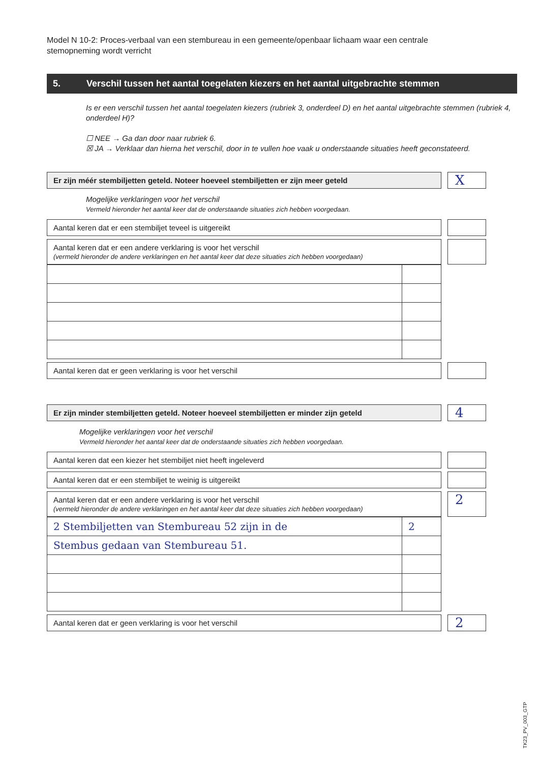Model N 10-2: Proces-verbaal van een stembureau in een gemeente/openbaar lichaam waar een centrale stemopneming wordt verricht
5. Verschil tussen het aantal toegelaten kiezers en het aantal uitgebrachte stemmen
Is er een verschil tussen het aantal toegelaten kiezers (rubriek 3, onderdeel D) en het aantal uitgebrachte stemmen (rubriek 4, onderdeel H)?
☐ NEE → Ga dan door naar rubriek 6.
☒ JA → Verklaar dan hierna het verschil, door in te vullen hoe vaak u onderstaande situaties heeft geconstateerd.
Er zijn méér stembiljetten geteld. Noteer hoeveel stembiljetten er zijn meer geteld
X
Mogelijke verklaringen voor het verschil
Vermeld hieronder het aantal keer dat de onderstaande situaties zich hebben voorgedaan.
Aantal keren dat er een stembiljet teveel is uitgereikt
Aantal keren dat er een andere verklaring is voor het verschil
(vermeld hieronder de andere verklaringen en het aantal keer dat deze situaties zich hebben voorgedaan)
Aantal keren dat er geen verklaring is voor het verschil
Er zijn minder stembiljetten geteld. Noteer hoeveel stembiljetten er minder zijn geteld
4
Mogelijke verklaringen voor het verschil
Vermeld hieronder het aantal keer dat de onderstaande situaties zich hebben voorgedaan.
Aantal keren dat een kiezer het stembiljet niet heeft ingeleverd
Aantal keren dat er een stembiljet te weinig is uitgereikt
Aantal keren dat er een andere verklaring is voor het verschil
(vermeld hieronder de andere verklaringen en het aantal keer dat deze situaties zich hebben voorgedaan)
2
| 2 Stembiljetten van Stembureau 52 zijn in de | 2 |
| Stembus gedaan van Stembureau 51. | |
Aantal keren dat er geen verklaring is voor het verschil
2
TK23_PV_003_GTP